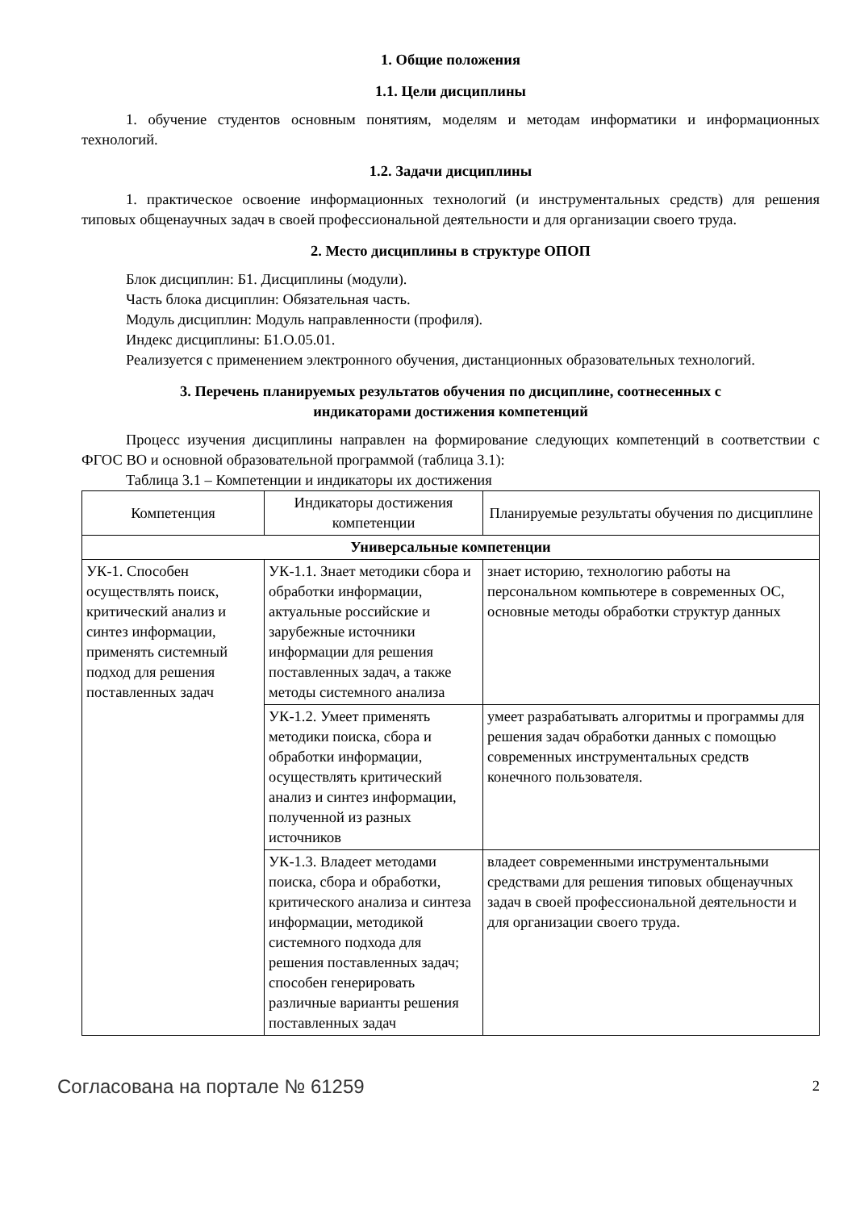1. Общие положения
1.1. Цели дисциплины
1. обучение студентов основным понятиям, моделям и методам информатики и информационных технологий.
1.2. Задачи дисциплины
1. практическое освоение информационных технологий (и инструментальных средств) для решения типовых общенаучных задач в своей профессиональной деятельности и для организации своего труда.
2. Место дисциплины в структуре ОПОП
Блок дисциплин: Б1. Дисциплины (модули).
Часть блока дисциплин: Обязательная часть.
Модуль дисциплин: Модуль направленности (профиля).
Индекс дисциплины: Б1.О.05.01.
Реализуется с применением электронного обучения, дистанционных образовательных технологий.
3. Перечень планируемых результатов обучения по дисциплине, соотнесенных с
индикаторами достижения компетенций
Процесс изучения дисциплины направлен на формирование следующих компетенций в соответствии с ФГОС ВО и основной образовательной программой (таблица 3.1):
Таблица 3.1 – Компетенции и индикаторы их достижения
| Компетенция | Индикаторы достижения компетенции | Планируемые результаты обучения по дисциплине |
| --- | --- | --- |
| Универсальные компетенции | | |
| УК-1. Способен осуществлять поиск, критический анализ и синтез информации, применять системный подход для решения поставленных задач | УК-1.1. Знает методики сбора и обработки информации, актуальные российские и зарубежные источники информации для решения поставленных задач, а также методы системного анализа | знает историю, технологию работы на персональном компьютере в современных ОС, основные методы обработки структур данных |
| | УК-1.2. Умеет применять методики поиска, сбора и обработки информации, осуществлять критический анализ и синтез информации, полученной из разных источников | умеет разрабатывать алгоритмы и программы для решения задач обработки данных с помощью современных инструментальных средств конечного пользователя. |
| | УК-1.3. Владеет методами поиска, сбора и обработки, критического анализа и синтеза информации, методикой системного подхода для решения поставленных задач; способен генерировать различные варианты решения поставленных задач | владеет современными инструментальными средствами для решения типовых общенаучных задач в своей профессиональной деятельности и для организации своего труда. |
Согласована на портале № 61259 2